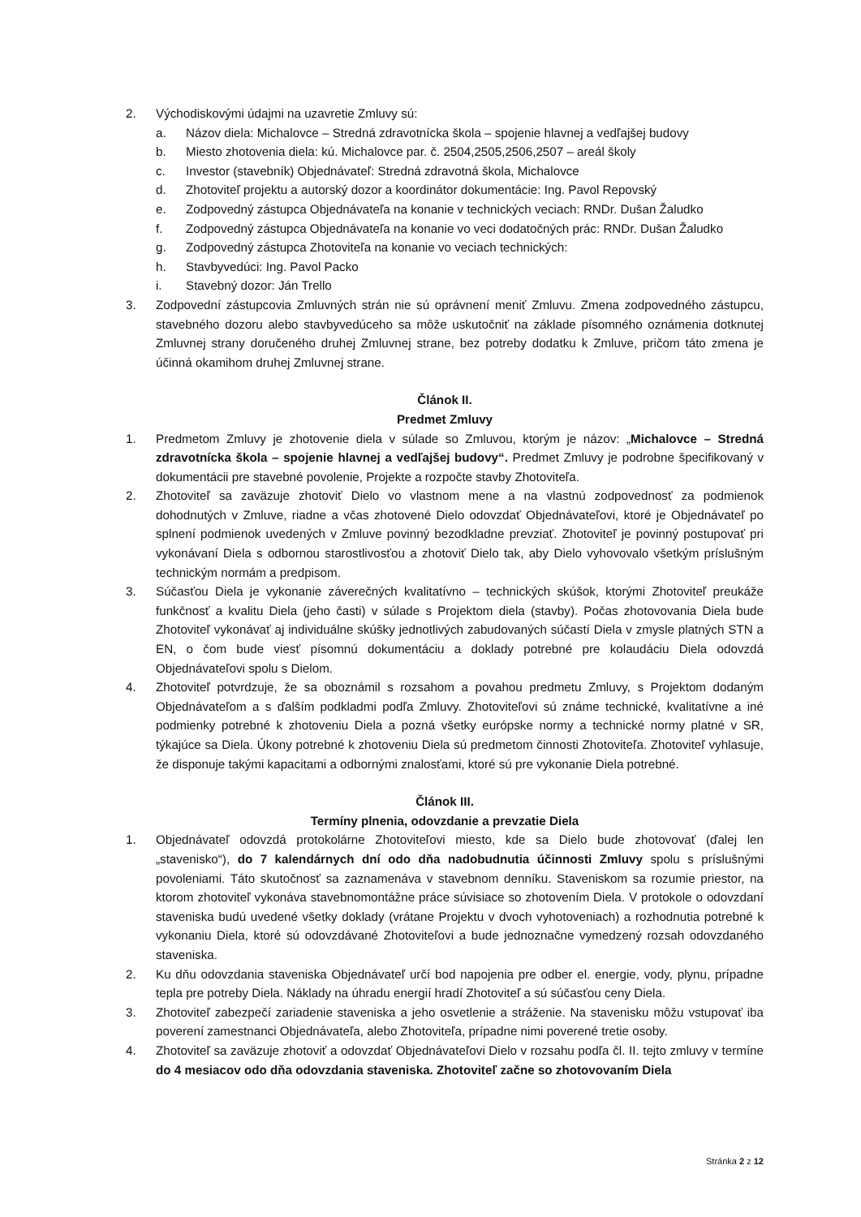2. Východiskovými údajmi na uzavretie Zmluvy sú:
a. Názov diela: Michalovce – Stredná zdravotnícka škola – spojenie hlavnej a vedľajšej budovy
b. Miesto zhotovenia diela: kú. Michalovce par. č. 2504,2505,2506,2507 – areál školy
c. Investor (stavebník) Objednávateľ: Stredná zdravotná škola, Michalovce
d. Zhotoviteľ projektu a autorský dozor a koordinátor dokumentácie: Ing. Pavol Repovský
e. Zodpovedný zástupca Objednávateľa na konanie v technických veciach: RNDr. Dušan Žaludko
f. Zodpovedný zástupca Objednávateľa na konanie vo veci dodatočných prác: RNDr. Dušan Žaludko
g. Zodpovedný zástupca Zhotoviteľa na konanie vo veciach technických:
h. Stavbyvedúci: Ing. Pavol Packo
i. Stavebný dozor: Ján Trello
3. Zodpovední zástupcovia Zmluvných strán nie sú oprávnení meniť Zmluvu. Zmena zodpovedného zástupcu, stavebného dozoru alebo stavbyvedúceho sa môže uskutočniť na základe písomného oznámenia dotknutej Zmluvnej strany doručeného druhej Zmluvnej strane, bez potreby dodatku k Zmluve, pričom táto zmena je účinná okamihom druhej Zmluvnej strane.
Článok II.
Predmet Zmluvy
1. Predmetom Zmluvy je zhotovenie diela v súlade so Zmluvou, ktorým je názov: „Michalovce – Stredná zdravotnícka škola – spojenie hlavnej a vedľajšej budovy“. Predmet Zmluvy je podrobne špecifikovaný v dokumentácii pre stavebné povolenie, Projekte a rozpočte stavby Zhotoviteľa.
2. Zhotoviteľ sa zaväzuje zhotoviť Dielo vo vlastnom mene a na vlastnú zodpovednosť za podmienok dohodnutých v Zmluve, riadne a včas zhotovené Dielo odovzdať Objednávateľovi, ktoré je Objednávateľ po splnení podmienok uvedených v Zmluve povinný bezodkladne prevziať. Zhotoviteľ je povinný postupovať pri vykonávaní Diela s odbornou starostlivosťou a zhotoviť Dielo tak, aby Dielo vyhovovalo všetkým príslušným technickým normám a predpisom.
3. Súčasťou Diela je vykonanie záverečných kvalitatívno – technických skúšok, ktorými Zhotoviteľ preukáže funkčnosť a kvalitu Diela (jeho časti) v súlade s Projektom diela (stavby). Počas zhotovovania Diela bude Zhotoviteľ vykonávať aj individuálne skúšky jednotlivých zabudovaných súčastí Diela v zmysle platných STN a EN, o čom bude viesť písomnú dokumentáciu a doklady potrebné pre kolaudáciu Diela odovzdá Objednávateľovi spolu s Dielom.
4. Zhotoviteľ potvrdzuje, že sa oboznámil s rozsahom a povahou predmetu Zmluvy, s Projektom dodaným Objednávateľom a s ďalším podkladmi podľa Zmluvy. Zhotoviteľovi sú známe technické, kvalitatívne a iné podmienky potrebné k zhotoveniu Diela a pozná všetky európske normy a technické normy platné v SR, týkajúce sa Diela. Úkony potrebné k zhotoveniu Diela sú predmetom činnosti Zhotoviteľa. Zhotoviteľ vyhlasuje, že disponuje takými kapacitami a odbornými znalosťami, ktoré sú pre vykonanie Diela potrebné.
Článok III.
Termíny plnenia, odovzdanie a prevzatie Diela
1. Objednávateľ odovzdá protokolárne Zhotoviteľovi miesto, kde sa Dielo bude zhotovovať (ďalej len „stavenisko“), do 7 kalendárnych dní odo dňa nadobudnutia účinnosti Zmluvy spolu s príslušnými povoleniami. Táto skutočnosť sa zaznamenáva v stavebnom denníku. Staveniskom sa rozumie priestor, na ktorom zhotoviteľ vykonáva stavebnomontážne práce súvisiace so zhotovením Diela. V protokole o odovzdaní staveniska budú uvedené všetky doklady (vrátane Projektu v dvoch vyhotoveniach) a rozhodnutia potrebné k vykonaniu Diela, ktoré sú odovzdávané Zhotoviteľovi a bude jednoznačne vymedzený rozsah odovzdaného staveniska.
2. Ku dňu odovzdania staveniska Objednávateľ určí bod napojenia pre odber el. energie, vody, plynu, prípadne tepla pre potreby Diela. Náklady na úhradu energií hradí Zhotoviteľ a sú súčasťou ceny Diela.
3. Zhotoviteľ zabezpečí zariadenie staveniska a jeho osvetlenie a stráženie. Na stavenisku môžu vstupovať iba poverení zamestnanci Objednávateľa, alebo Zhotoviteľa, prípadne nimi poverené tretie osoby.
4. Zhotoviteľ sa zaväzuje zhotoviť a odovzdať Objednávateľovi Dielo v rozsahu podľa čl. II. tejto zmluvy v termíne do 4 mesiacov odo dňa odovzdania staveniska. Zhotoviteľ začne so zhotovovaním Diela
Stránka 2 z 12